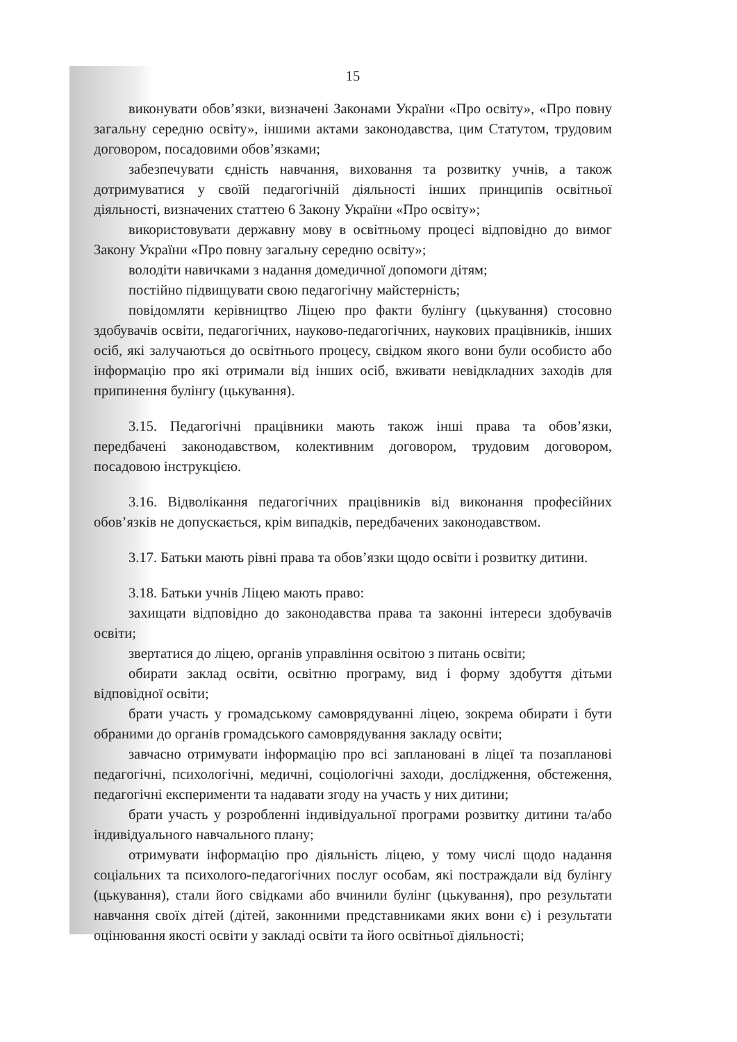15
виконувати обов’язки, визначені Законами України «Про освіту», «Про повну загальну середню освіту», іншими актами законодавства, цим Статутом, трудовим договором, посадовими обов’язками;
забезпечувати єдність навчання, виховання та розвитку учнів, а також дотримуватися у своїй педагогічній діяльності інших принципів освітньої діяльності, визначених статтею 6 Закону України «Про освіту»;
використовувати державну мову в освітньому процесі відповідно до вимог Закону України «Про повну загальну середню освіту»;
володіти навичками з надання домедичної допомоги дітям;
постійно підвищувати свою педагогічну майстерність;
повідомляти керівництво Ліцею про факти булінгу (цькування) стосовно здобувачів освіти, педагогічних, науково-педагогічних, наукових працівників, інших осіб, які залучаються до освітнього процесу, свідком якого вони були особисто або інформацію про які отримали від інших осіб, вживати невідкладних заходів для припинення булінгу (цькування).
3.15. Педагогічні працівники мають також інші права та обов’язки, передбачені законодавством, колективним договором, трудовим договором, посадовою інструкцією.
3.16. Відволікання педагогічних працівників від виконання професійних обов’язків не допускається, крім випадків, передбачених законодавством.
3.17. Батьки мають рівні права та обов’язки щодо освіти і розвитку дитини.
3.18. Батьки учнів Ліцею мають право:
захищати відповідно до законодавства права та законні інтереси здобувачів освіти;
звертатися до ліцею, органів управління освітою з питань освіти;
обирати заклад освіти, освітню програму, вид і форму здобуття дітьми відповідної освіти;
брати участь у громадському самоврядуванні ліцею, зокрема обирати і бути обраними до органів громадського самоврядування закладу освіти;
завчасно отримувати інформацію про всі заплановані в ліцеї та позапланові педагогічні, психологічні, медичні, соціологічні заходи, дослідження, обстеження, педагогічні експерименти та надавати згоду на участь у них дитини;
брати участь у розробленні індивідуальної програми розвитку дитини та/або індивідуального навчального плану;
отримувати інформацію про діяльність ліцею, у тому числі щодо надання соціальних та психолого-педагогічних послуг особам, які постраждали від булінгу (цькування), стали його свідками або вчинили булінг (цькування), про результати навчання своїх дітей (дітей, законними представниками яких вони є) і результати оцінювання якості освіти у закладі освіти та його освітньої діяльності;